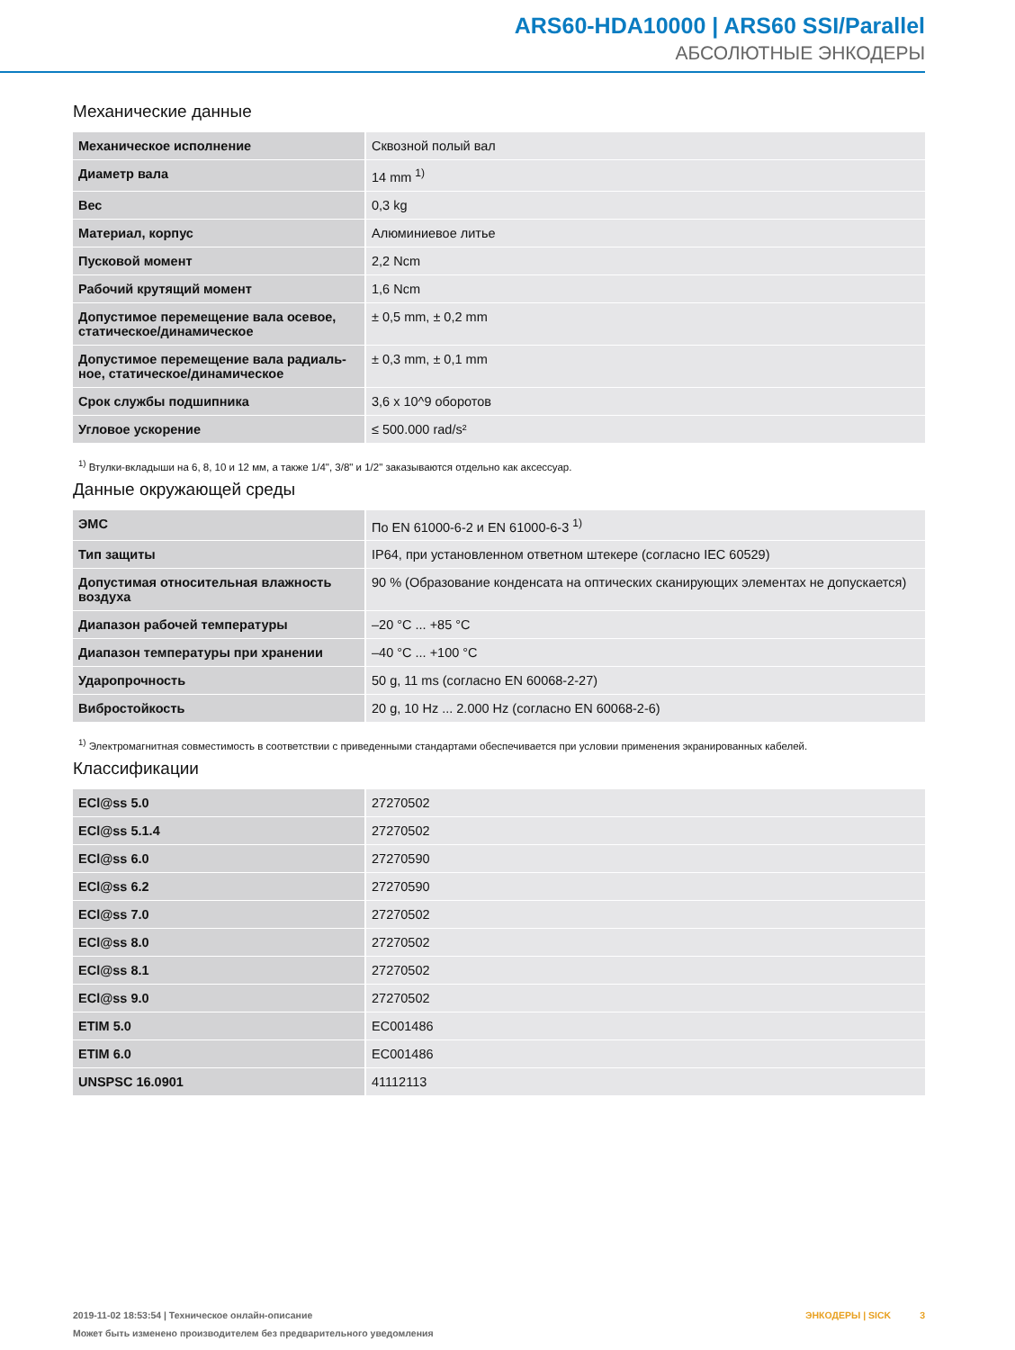ARS60-HDA10000 | ARS60 SSI/Parallel
АБСОЛЮТНЫЕ ЭНКОДЕРЫ
Механические данные
| Механическое исполнение | Сквозной полый вал |
| Диаметр вала | 14 mm <sup>1)</sup> |
| Вес | 0,3 kg |
| Материал, корпус | Алюминиевое литье |
| Пусковой момент | 2,2 Ncm |
| Рабочий крутящий момент | 1,6 Ncm |
| Допустимое перемещение вала осевое, статическое/динамическое | ± 0,5 mm, ± 0,2 mm |
| Допустимое перемещение вала радиаль-ное, статическое/динамическое | ± 0,3 mm, ± 0,1 mm |
| Срок службы подшипника | 3,6 x 10^9 оборотов |
| Угловое ускорение | ≤ 500.000 rad/s² |
<sup>1)</sup> Втулки-вкладыши на 6, 8, 10 и 12 мм, а также 1/4", 3/8" и 1/2" заказываются отдельно как аксессуар.
Данные окружающей среды
| ЭМС | По EN 61000-6-2 и EN 61000-6-3 <sup>1)</sup> |
| Тип защиты | IP64, при установленном ответном штекере (согласно IEC 60529) |
| Допустимая относительная влажность воздуха | 90 % (Образование конденсата на оптических сканирующих элементах не допускается) |
| Диапазон рабочей температуры | –20 °C ... +85 °C |
| Диапазон температуры при хранении | –40 °C ... +100 °C |
| Ударопрочность | 50 g, 11 ms (согласно EN 60068-2-27) |
| Вибростойкость | 20 g, 10 Hz ... 2.000 Hz (согласно EN 60068-2-6) |
<sup>1)</sup> Электромагнитная совместимость в соответствии с приведенными стандартами обеспечивается при условии применения экранированных кабелей.
Классификации
| ECl@ss 5.0 | 27270502 |
| ECl@ss 5.1.4 | 27270502 |
| ECl@ss 6.0 | 27270590 |
| ECl@ss 6.2 | 27270590 |
| ECl@ss 7.0 | 27270502 |
| ECl@ss 8.0 | 27270502 |
| ECl@ss 8.1 | 27270502 |
| ECl@ss 9.0 | 27270502 |
| ETIM 5.0 | EC001486 |
| ETIM 6.0 | EC001486 |
| UNSPSC 16.0901 | 41112113 |
2019-11-02 18:53:54 | Техническое онлайн-описание
Может быть изменено производителем без предварительного уведомления
ЭНКОДЕРЫ | SICK 3